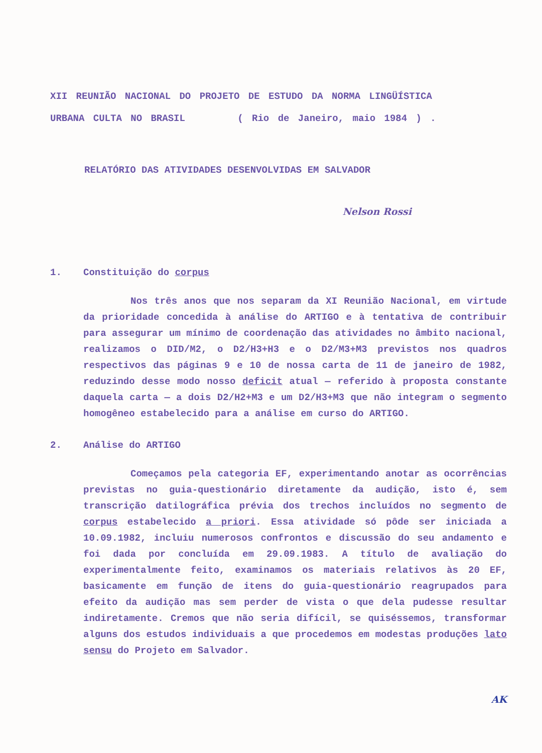XII REUNIÃO NACIONAL DO PROJETO DE ESTUDO DA NORMA LINGÜÍSTICA
URBANA CULTA NO BRASIL ( Rio de Janeiro, maio 1984 ) .
RELATÓRIO DAS ATIVIDADES DESENVOLVIDAS EM SALVADOR
Nelson Rossi
1. Constituição do corpus
Nos três anos que nos separam da XI Reunião Nacional, em virtude da prioridade concedida à análise do ARTIGO e à tentativa de contribuir para assegurar um mínimo de coordenação das atividades no âmbito nacional, realizamos o DID/M2, o D2/H3+H3 e o D2/M3+M3 previstos nos quadros respectivos das páginas 9 e 10 de nossa carta de 11 de janeiro de 1982, reduzindo desse modo nosso deficit atual — referido à proposta constante daquela carta — a dois D2/H2+M3 e um D2/H3+M3 que não integram o segmento homogêneo estabelecido para a análise em curso do ARTIGO.
2. Análise do ARTIGO
Começamos pela categoria EF, experimentando anotar as ocorrências previstas no guia-questionário diretamente da audição, isto é, sem transcrição datilográfica prévia dos trechos incluídos no segmento de corpus estabelecido a priori. Essa atividade só pôde ser iniciada a 10.09.1982, incluiu numerosos confrontos e discussão do seu andamento e foi dada por concluída em 29.09.1983. A título de avaliação do experimentalmente feito, examinamos os materiais relativos às 20 EF, basicamente em função de itens do guia-questionário reagrupados para efeito da audição mas sem perder de vista o que dela pudesse resultar indiretamente. Cremos que não seria difícil, se quiséssemos, transformar alguns dos estudos individuais a que procedemos em modestas produções lato sensu do Projeto em Salvador.
AK